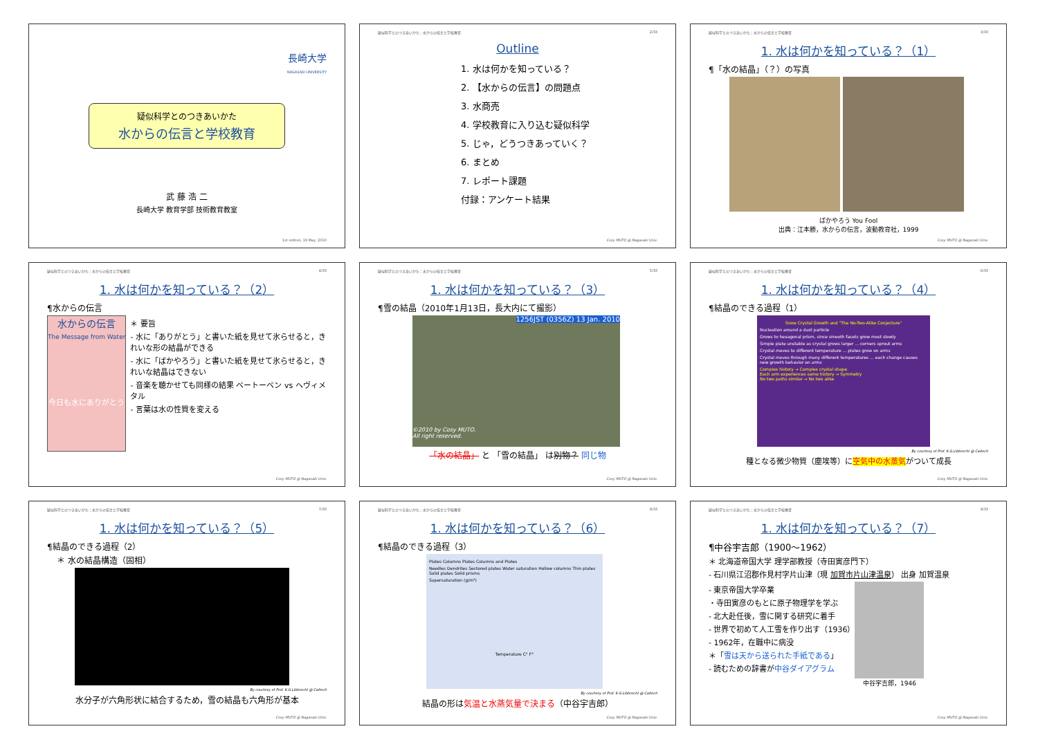長崎大学
NAGASAKI UNIVERSITY
疑似科学とのつきあいかた
水からの伝言と学校教育
武 藤 浩 二
長崎大学 教育学部 技術教育教室
1st edition, 19 May, 2010
疑似科学とのつきあいかた：水からの伝言と学校教育 2/33
Outline
1. 水は何かを知っている？
2. 【水からの伝言】の問題点
3. 水商売
4. 学校教育に入り込む疑似科学
5. じゃ，どうつきあっていく？
6. まとめ
7. レポート課題
付録：アンケート結果
Cosy MUTO @ Nagasaki Univ.
疑似科学とのつきあいかた：水からの伝言と学校教育 3/33
1. 水は何かを知っている？（1）
¶「水の結晶」（？）の写真
ばかやろう You Fool
出典：江本勝，水からの伝言，波動教育社，1999
Cosy MUTO @ Nagasaki Univ.
疑似科学とのつきあいかた：水からの伝言と学校教育 4/33
1. 水は何かを知っている？（2）
¶水からの伝言
水からの伝言
The Message from Water
今日も水にありがとう
＊ 要旨
- 水に「ありがとう」と書いた紙を見せて氷らせると，きれいな形の結晶ができる
- 水に「ばかやろう」と書いた紙を見せて氷らせると，きれいな結晶はできない
- 音楽を聴かせても同様の結果 ベートーベン vs ヘヴィメタル
- 言葉は水の性質を変える
Cosy MUTO @ Nagasaki Univ.
疑似科学とのつきあいかた：水からの伝言と学校教育 5/33
1. 水は何かを知っている？（3）
¶雪の結晶（2010年1月13日，長大内にて撮影）
1256JST (0356Z) 13 Jan. 2010
©2010 by Cosy MUTO.
All right reserved.
「水の結晶」 と 「雪の結晶」 は別物？ 同じ物
Cosy MUTO @ Nagasaki Univ.
疑似科学とのつきあいかた：水からの伝言と学校教育 6/33
1. 水は何かを知っている？（4）
¶結晶のできる過程（1）
Snow Crystal Growth and "The No-Two-Alike Conjecture"
Nucleation around a dust particle
Grows to hexagonal prism, since smooth facets grow most slowly
Simple plate unstable as crystal grows larger ... corners sprout arms
Crystal moves to different temperature ... plates grow on arms
Crystal moves through many different temperatures ... each change causes new growth behavior on arms
Complex history → Complex crystal shape
Each arm experiences same history → Symmetry
No two paths similar → No two alike
By courtesy of Prof. K.G.Libbrecht @ Caltech
種となる微少物質（塵埃等）に空気中の水蒸気がついて成長
Cosy MUTO @ Nagasaki Univ.
疑似科学とのつきあいかた：水からの伝言と学校教育 7/33
1. 水は何かを知っている？（5）
¶結晶のできる過程（2）
＊ 水の結晶構造（固相）
By courtesy of Prof. K.G.Libbrecht @ Caltech
水分子が六角形状に結合するため，雪の結晶も六角形が基本
Cosy MUTO @ Nagasaki Univ.
疑似科学とのつきあいかた：水からの伝言と学校教育 8/33
1. 水は何かを知っている？（6）
¶結晶のできる過程（3）
Plates Columns Plates Columns and Plates
Needles Dendrites Sectored plates Water saturation Hollow columns Thin plates Solid plates Solid prisms
Supersaturation (g/m³)
Temperature C° F°
By courtesy of Prof. K.G.Libbrecht @ Caltech
結晶の形は気温と水蒸気量で決まる（中谷宇吉郎）
Cosy MUTO @ Nagasaki Univ.
疑似科学とのつきあいかた：水からの伝言と学校教育 9/33
1. 水は何かを知っている？（7）
¶中谷宇吉郎（1900〜1962）
＊ 北海道帝国大学 理学部教授（寺田寅彦門下）
- 石川県江沼郡作見村字片山津（現 加賀市片山津温泉） 出身 加賀温泉
- 東京帝国大学卒業
・寺田寅彦のもとに原子物理学を学ぶ
- 北大赴任後，雪に関する研究に着手
- 世界で初めて人工雪を作り出す（1936）
- 1962年，在職中に病没
＊「雪は天から送られた手紙である」
- 読むための辞書が中谷ダイアグラム
中谷宇吉郎，1946
Cosy MUTO @ Nagasaki Univ.